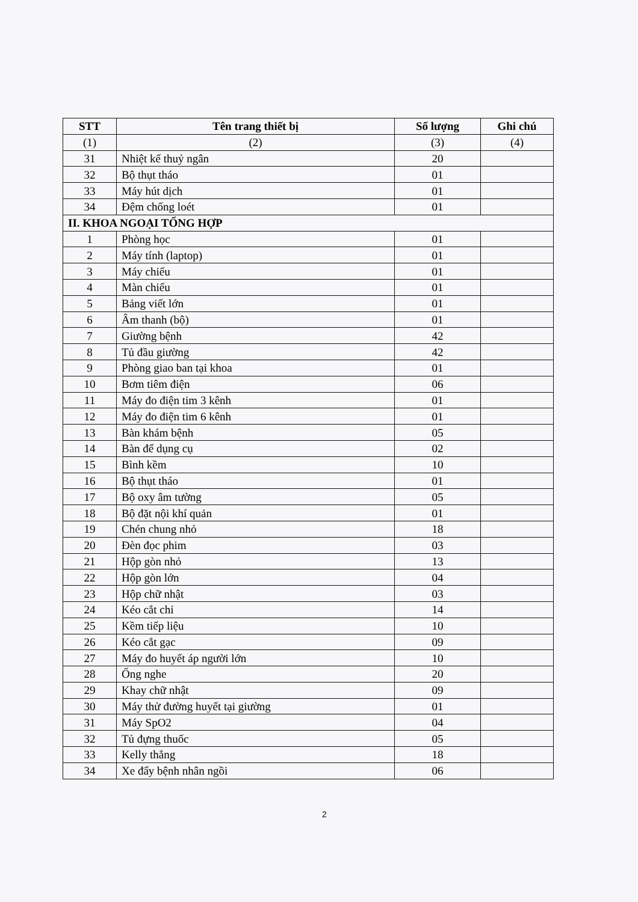| STT | Tên trang thiết bị | Số lượng | Ghi chú |
| --- | --- | --- | --- |
| (1) | (2) | (3) | (4) |
| 31 | Nhiệt kế thuỷ ngân | 20 | |
| 32 | Bộ thụt tháo | 01 | |
| 33 | Máy hút dịch | 01 | |
| 34 | Đệm chống loét | 01 | |
| II. KHOA NGOẠI TỔNG HỢP | | | |
| 1 | Phòng học | 01 | |
| 2 | Máy tính (laptop) | 01 | |
| 3 | Máy chiếu | 01 | |
| 4 | Màn chiếu | 01 | |
| 5 | Bảng viết lớn | 01 | |
| 6 | Âm thanh (bộ) | 01 | |
| 7 | Giường bệnh | 42 | |
| 8 | Tủ đầu giường | 42 | |
| 9 | Phòng giao ban tại khoa | 01 | |
| 10 | Bơm tiêm điện | 06 | |
| 11 | Máy đo điện tim 3 kênh | 01 | |
| 12 | Máy đo điện tim 6 kênh | 01 | |
| 13 | Bàn khám bệnh | 05 | |
| 14 | Bàn để dụng cụ | 02 | |
| 15 | Bình kềm | 10 | |
| 16 | Bộ thụt tháo | 01 | |
| 17 | Bộ oxy âm tường | 05 | |
| 18 | Bộ đặt nội khí quản | 01 | |
| 19 | Chén chung nhỏ | 18 | |
| 20 | Đèn đọc phim | 03 | |
| 21 | Hộp gòn nhỏ | 13 | |
| 22 | Hộp gòn lớn | 04 | |
| 23 | Hộp chữ nhật | 03 | |
| 24 | Kéo cắt chỉ | 14 | |
| 25 | Kềm tiếp liệu | 10 | |
| 26 | Kéo cắt gạc | 09 | |
| 27 | Máy đo huyết áp người lớn | 10 | |
| 28 | Ống nghe | 20 | |
| 29 | Khay chữ nhật | 09 | |
| 30 | Máy thử đường huyết tại giường | 01 | |
| 31 | Máy SpO2 | 04 | |
| 32 | Tủ đựng thuốc | 05 | |
| 33 | Kelly thẳng | 18 | |
| 34 | Xe đẩy bệnh nhân ngồi | 06 | |
2